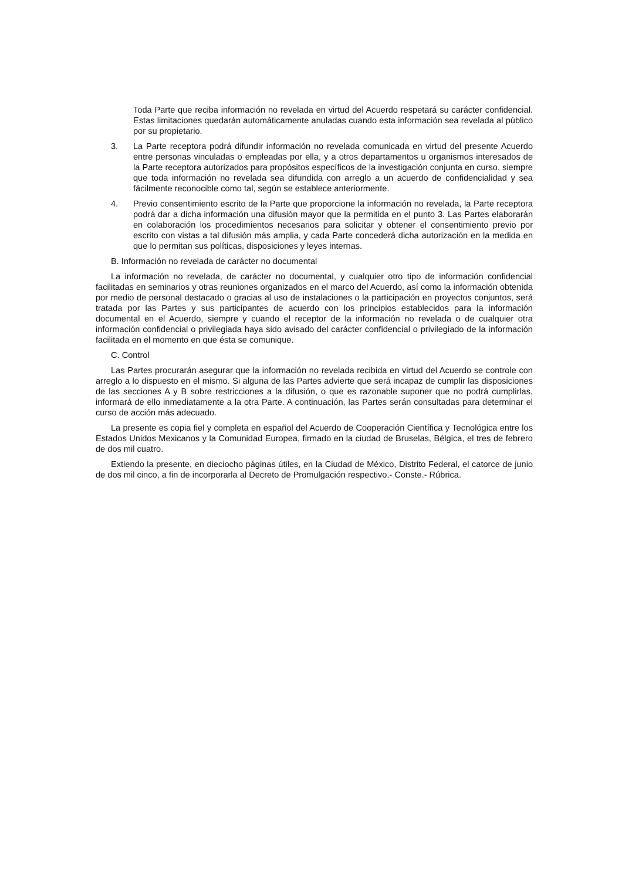Toda Parte que reciba información no revelada en virtud del Acuerdo respetará su carácter confidencial. Estas limitaciones quedarán automáticamente anuladas cuando esta información sea revelada al público por su propietario.
3. La Parte receptora podrá difundir información no revelada comunicada en virtud del presente Acuerdo entre personas vinculadas o empleadas por ella, y a otros departamentos u organismos interesados de la Parte receptora autorizados para propósitos específicos de la investigación conjunta en curso, siempre que toda información no revelada sea difundida con arreglo a un acuerdo de confidencialidad y sea fácilmente reconocible como tal, según se establece anteriormente.
4. Previo consentimiento escrito de la Parte que proporcione la información no revelada, la Parte receptora podrá dar a dicha información una difusión mayor que la permitida en el punto 3. Las Partes elaborarán en colaboración los procedimientos necesarios para solicitar y obtener el consentimiento previo por escrito con vistas a tal difusión más amplia, y cada Parte concederá dicha autorización en la medida en que lo permitan sus políticas, disposiciones y leyes internas.
B. Información no revelada de carácter no documental
La información no revelada, de carácter no documental, y cualquier otro tipo de información confidencial facilitadas en seminarios y otras reuniones organizados en el marco del Acuerdo, así como la información obtenida por medio de personal destacado o gracias al uso de instalaciones o la participación en proyectos conjuntos, será tratada por las Partes y sus participantes de acuerdo con los principios establecidos para la información documental en el Acuerdo, siempre y cuando el receptor de la información no revelada o de cualquier otra información confidencial o privilegiada haya sido avisado del carácter confidencial o privilegiado de la información facilitada en el momento en que ésta se comunique.
C. Control
Las Partes procurarán asegurar que la información no revelada recibida en virtud del Acuerdo se controle con arreglo a lo dispuesto en el mismo. Si alguna de las Partes advierte que será incapaz de cumplir las disposiciones de las secciones A y B sobre restricciones a la difusión, o que es razonable suponer que no podrá cumplirlas, informará de ello inmediatamente a la otra Parte. A continuación, las Partes serán consultadas para determinar el curso de acción más adecuado.
La presente es copia fiel y completa en español del Acuerdo de Cooperación Científica y Tecnológica entre los Estados Unidos Mexicanos y la Comunidad Europea, firmado en la ciudad de Bruselas, Bélgica, el tres de febrero de dos mil cuatro.
Extiendo la presente, en dieciocho páginas útiles, en la Ciudad de México, Distrito Federal, el catorce de junio de dos mil cinco, a fin de incorporarla al Decreto de Promulgación respectivo.- Conste.- Rúbrica.